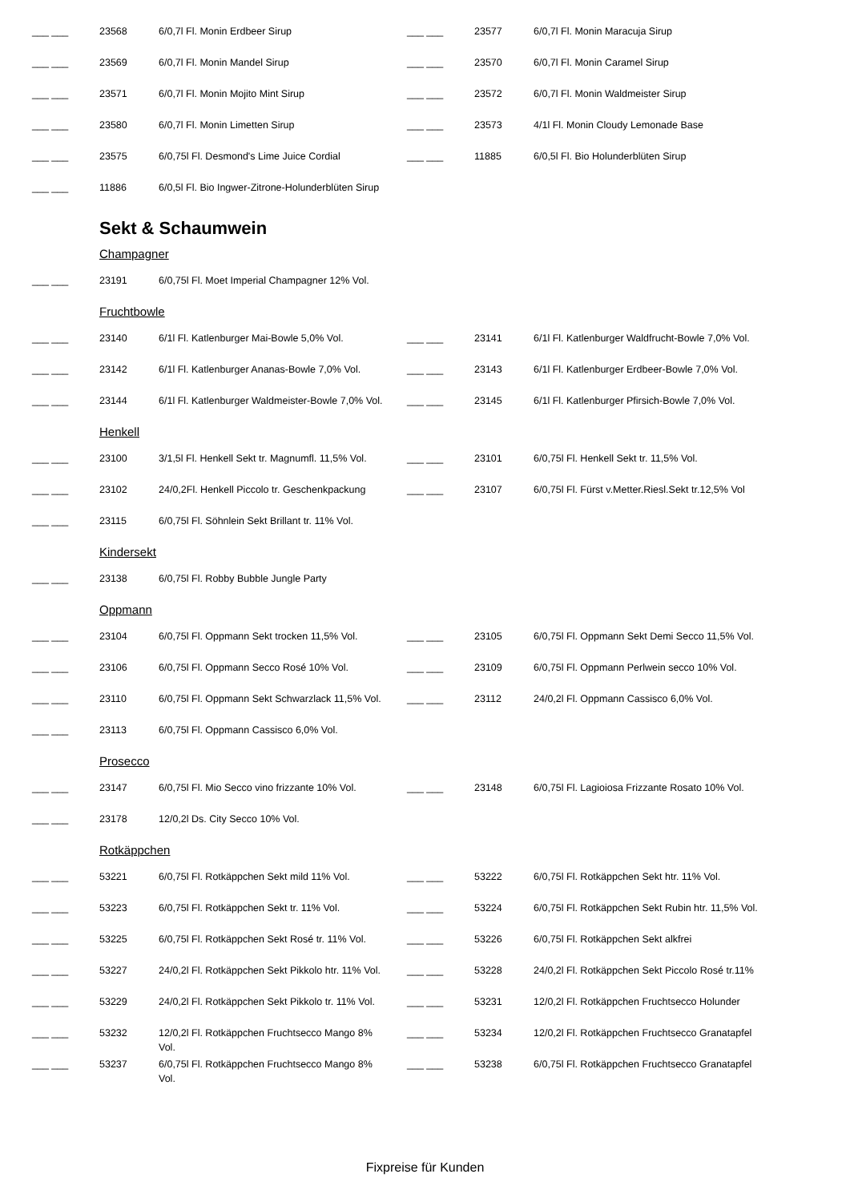| ___ ___ | 23568 | 6/0,7l Fl. Monin Erdbeer Sirup | ___ ___ | 23577 | 6/0,7l Fl. Monin Maracuja Sirup |
| ___ ___ | 23569 | 6/0,7l Fl. Monin Mandel Sirup | ___ ___ | 23570 | 6/0,7l Fl. Monin Caramel Sirup |
| ___ ___ | 23571 | 6/0,7l Fl. Monin Mojito Mint Sirup | ___ ___ | 23572 | 6/0,7l Fl. Monin Waldmeister Sirup |
| ___ ___ | 23580 | 6/0,7l Fl. Monin Limetten Sirup | ___ ___ | 23573 | 4/1l Fl. Monin Cloudy Lemonade Base |
| ___ ___ | 23575 | 6/0,75l Fl. Desmond's Lime Juice Cordial | ___ ___ | 11885 | 6/0,5l Fl. Bio Holunderblüten Sirup |
| ___ ___ | 11886 | 6/0,5l Fl. Bio Ingwer-Zitrone-Holunderblüten Sirup | | | |
Sekt & Schaumwein
Champagner
| ___ ___ | 23191 | 6/0,75l Fl. Moet Imperial Champagner 12% Vol. | | | |
Fruchtbowle
| ___ ___ | 23140 | 6/1l Fl. Katlenburger Mai-Bowle 5,0% Vol. | ___ ___ | 23141 | 6/1l Fl. Katlenburger Waldfrucht-Bowle 7,0% Vol. |
| ___ ___ | 23142 | 6/1l Fl. Katlenburger Ananas-Bowle 7,0% Vol. | ___ ___ | 23143 | 6/1l Fl. Katlenburger Erdbeer-Bowle 7,0% Vol. |
| ___ ___ | 23144 | 6/1l Fl. Katlenburger Waldmeister-Bowle 7,0% Vol. | ___ ___ | 23145 | 6/1l Fl. Katlenburger Pfirsich-Bowle 7,0% Vol. |
Henkell
| ___ ___ | 23100 | 3/1,5l Fl. Henkell Sekt tr. Magnumfl. 11,5% Vol. | ___ ___ | 23101 | 6/0,75l Fl. Henkell Sekt tr. 11,5% Vol. |
| ___ ___ | 23102 | 24/0,2Fl. Henkell Piccolo tr. Geschenkpackung | ___ ___ | 23107 | 6/0,75l Fl. Fürst v.Metter.Riesl.Sekt tr.12,5% Vol |
| ___ ___ | 23115 | 6/0,75l Fl. Söhnlein Sekt Brillant tr. 11% Vol. | | | |
Kindersekt
| ___ ___ | 23138 | 6/0,75l Fl. Robby Bubble Jungle Party | | | |
Oppmann
| ___ ___ | 23104 | 6/0,75l Fl. Oppmann Sekt trocken 11,5% Vol. | ___ ___ | 23105 | 6/0,75l Fl. Oppmann Sekt Demi Secco 11,5% Vol. |
| ___ ___ | 23106 | 6/0,75l Fl. Oppmann Secco Rosé 10% Vol. | ___ ___ | 23109 | 6/0,75l Fl. Oppmann Perlwein secco 10% Vol. |
| ___ ___ | 23110 | 6/0,75l Fl. Oppmann Sekt Schwarzlack 11,5% Vol. | ___ ___ | 23112 | 24/0,2l Fl. Oppmann Cassisco 6,0% Vol. |
| ___ ___ | 23113 | 6/0,75l Fl. Oppmann Cassisco 6,0% Vol. | | | |
Prosecco
| ___ ___ | 23147 | 6/0,75l Fl. Mio Secco vino frizzante 10% Vol. | ___ ___ | 23148 | 6/0,75l Fl. Lagioiosa Frizzante Rosato 10% Vol. |
| ___ ___ | 23178 | 12/0,2l Ds. City Secco 10% Vol. | | | |
Rotkäppchen
| ___ ___ | 53221 | 6/0,75l Fl. Rotkäppchen Sekt mild 11% Vol. | ___ ___ | 53222 | 6/0,75l Fl. Rotkäppchen Sekt htr. 11% Vol. |
| ___ ___ | 53223 | 6/0,75l Fl. Rotkäppchen Sekt tr. 11% Vol. | ___ ___ | 53224 | 6/0,75l Fl. Rotkäppchen Sekt Rubin htr. 11,5% Vol. |
| ___ ___ | 53225 | 6/0,75l Fl. Rotkäppchen Sekt Rosé tr. 11% Vol. | ___ ___ | 53226 | 6/0,75l Fl. Rotkäppchen Sekt alkfrei |
| ___ ___ | 53227 | 24/0,2l Fl. Rotkäppchen Sekt Pikkolo htr. 11% Vol. | ___ ___ | 53228 | 24/0,2l Fl. Rotkäppchen Sekt Piccolo Rosé tr.11% |
| ___ ___ | 53229 | 24/0,2l Fl. Rotkäppchen Sekt Pikkolo tr. 11% Vol. | ___ ___ | 53231 | 12/0,2l Fl. Rotkäppchen Fruchtsecco Holunder |
| ___ ___ | 53232 | 12/0,2l Fl. Rotkäppchen Fruchtsecco Mango 8% Vol. | ___ ___ | 53234 | 12/0,2l Fl. Rotkäppchen Fruchtsecco Granatapfel |
| ___ ___ | 53237 | 6/0,75l Fl. Rotkäppchen Fruchtsecco Mango 8% Vol. | ___ ___ | 53238 | 6/0,75l Fl. Rotkäppchen Fruchtsecco Granatapfel |
Fixpreise für Kunden